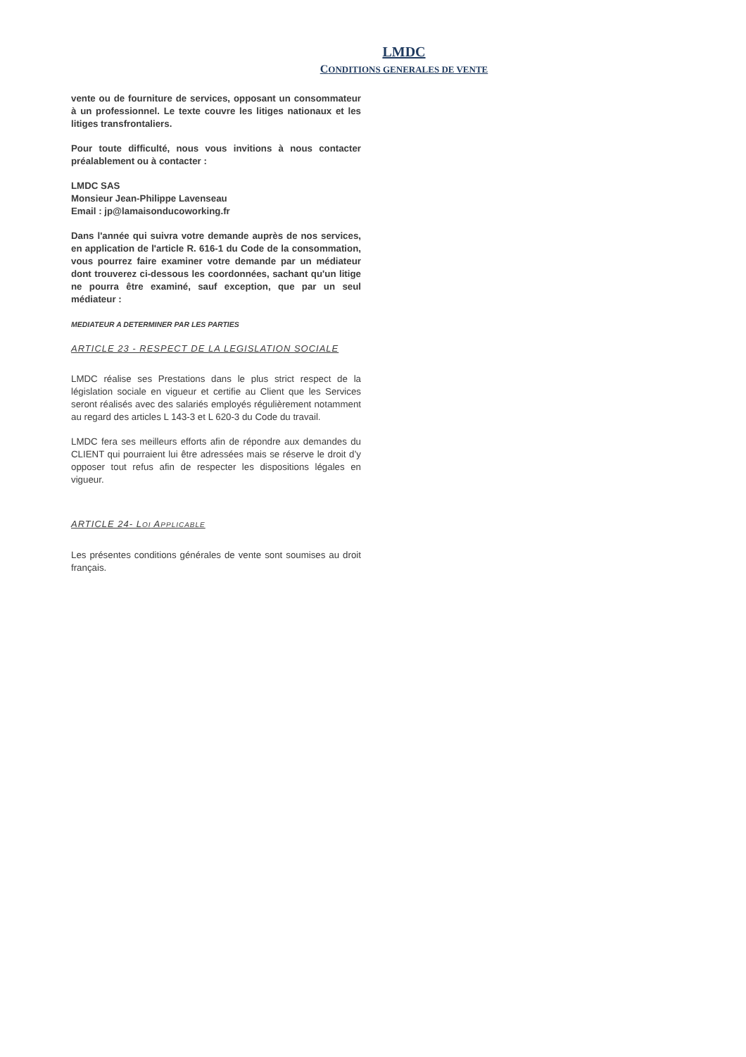LMDC
CONDITIONS GENERALES DE VENTE
vente ou de fourniture de services, opposant un consommateur à un professionnel. Le texte couvre les litiges nationaux et les litiges transfrontaliers.
Pour toute difficulté, nous vous invitions à nous contacter préalablement ou à contacter :
LMDC SAS
Monsieur Jean-Philippe Lavenseau
Email : jp@lamaisonducoworking.fr
Dans l'année qui suivra votre demande auprès de nos services, en application de l'article R. 616-1 du Code de la consommation, vous pourrez faire examiner votre demande par un médiateur dont trouverez ci-dessous les coordonnées, sachant qu'un litige ne pourra être examiné, sauf exception, que par un seul médiateur :
MEDIATEUR A DETERMINER PAR LES PARTIES
ARTICLE 23 - RESPECT DE LA LEGISLATION SOCIALE
LMDC réalise ses Prestations dans le plus strict respect de la législation sociale en vigueur et certifie au Client que les Services seront réalisés avec des salariés employés régulièrement notamment au regard des articles L 143-3 et L 620-3 du Code du travail.
LMDC fera ses meilleurs efforts afin de répondre aux demandes du CLIENT qui pourraient lui être adressées mais se réserve le droit d’y opposer tout refus afin de respecter les dispositions légales en vigueur.
ARTICLE 24- LOI APPLICABLE
Les présentes conditions générales de vente sont soumises au droit français.